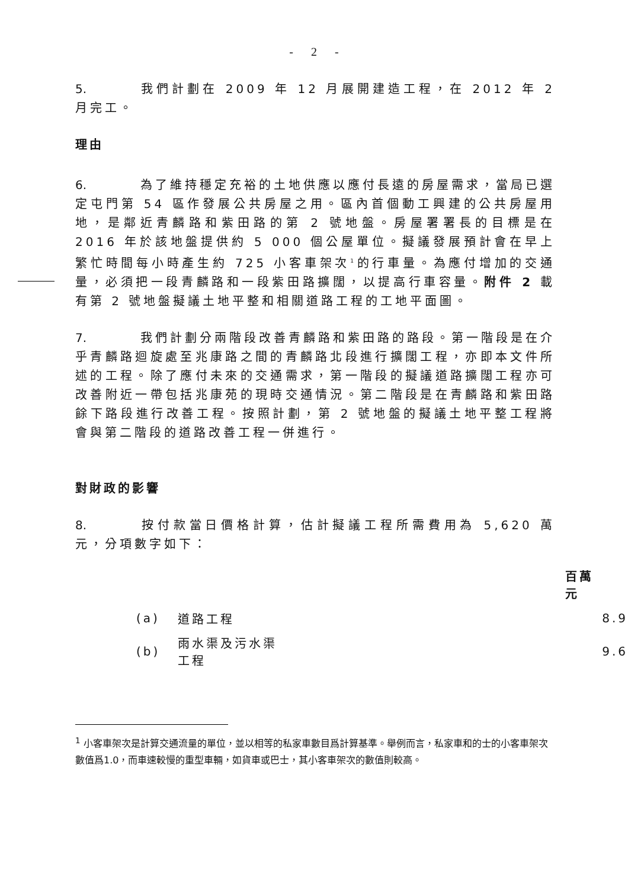- 2 -
5. 我們計劃在 2009 年 12 月展開建造工程，在 2012 年 2 月完工。
理由
6. 為了維持穩定充裕的土地供應以應付長遠的房屋需求，當局已選定屯門第 54 區作發展公共房屋之用。區內首個動工興建的公共房屋用地，是鄰近青麟路和紫田路的第 2 號地盤。房屋署署長的目標是在 2016 年於該地盤提供約 5 000 個公屋單位。擬議發展預計會在早上繁忙時間每小時產生約 725 小客車架次<sup>1</sup>的行車量。為應付增加的交通量，必須把一段青麟路和一段紫田路擴闊，以提高行車容量。附件 2 載有第 2 號地盤擬議土地平整和相關道路工程的工地平面圖。
7. 我們計劃分兩階段改善青麟路和紫田路的路段。第一階段是在介乎青麟路迴旋處至兆康路之間的青麟路北段進行擴闊工程，亦即本文件所述的工程。除了應付未來的交通需求，第一階段的擬議道路擴闊工程亦可改善附近一帶包括兆康苑的現時交通情況。第二階段是在青麟路和紫田路餘下路段進行改善工程。按照計劃，第 2 號地盤的擬議土地平整工程將會與第二階段的道路改善工程一併進行。
對財政的影響
8. 按付款當日價格計算，估計擬議工程所需費用為 5,620 萬元，分項數字如下：
| | | 百萬元 | |
| --- | --- | --- | --- |
| (a) | 道路工程 | | 8.9 |
| (b) | 雨水渠及污水渠工程 | | 9.6 |
<sup>1</sup> 小客車架次是計算交通流量的單位，並以相等的私家車數目爲計算基準。舉例而言，私家車和的士的小客車架次數值爲1.0，而車速較慢的重型車輛，如貨車或巴士，其小客車架次的數值則較高。